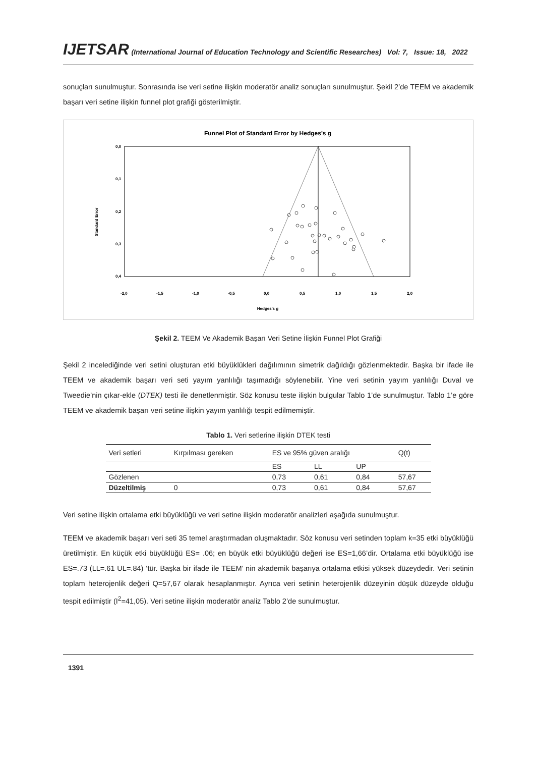IJETSAR (International Journal of Education Technology and Scientific Researches) Vol: 7, Issue: 18, 2022
sonuçları sunulmuştur. Sonrasında ise veri setine ilişkin moderatör analiz sonuçları sunulmuştur. Şekil 2’de TEEM ve akademik başarı veri setine ilişkin funnel plot grafiği gösterilmiştir.
Funnel Plot of Standard Error by Hedges's g
0,0
0,1
0,2
0,3
0,4
Standard Error
-2,0
-1,5
-1,0
-0,5
0,0
0,5
1,0
1,5
2,0
Hedges's g
Şekil 2. TEEM Ve Akademik Başarı Veri Setine İlişkin Funnel Plot Grafiği
Şekil 2 incelediğinde veri setini oluşturan etki büyüklükleri dağılımının simetrik dağıldığı gözlenmektedir. Başka bir ifade ile TEEM ve akademik başarı veri seti yayım yanlılığı taşımadığı söylenebilir. Yine veri setinin yayım yanlılığı Duval ve Tweedie’nin çıkar-ekle (DTEK) testi ile denetlenmiştir. Söz konusu teste ilişkin bulgular Tablo 1’de sunulmuştur. Tablo 1’e göre TEEM ve akademik başarı veri setine ilişkin yayım yanlılığı tespit edilmemiştir.
Tablo 1. Veri setlerine ilişkin DTEK testi
| Veri setleri | Kırpılması gereken | ES ve 95% güven aralığı | | | Q(t) |
| --- | --- | --- | --- | --- | --- |
| | | ES | LL | UP | |
| Gözlenen | | 0,73 | 0,61 | 0,84 | 57,67 |
| Düzeltilmiş | 0 | 0,73 | 0,61 | 0,84 | 57,67 |
Veri setine ilişkin ortalama etki büyüklüğü ve veri setine ilişkin moderatör analizleri aşağıda sunulmuştur.
TEEM ve akademik başarı veri seti 35 temel araştırmadan oluşmaktadır. Söz konusu veri setinden toplam k=35 etki büyüklüğü üretilmiştir. En küçük etki büyüklüğü ES= .06; en büyük etki büyüklüğü değeri ise ES=1,66’dir. Ortalama etki büyüklüğü ise ES=.73 (LL=.61 UL=.84) ‘tür. Başka bir ifade ile TEEM’ nin akademik başarıya ortalama etkisi yüksek düzeydedir. Veri setinin toplam heterojenlik değeri Q=57,67 olarak hesaplanmıştır. Ayrıca veri setinin heterojenlik düzeyinin düşük düzeyde olduğu tespit edilmiştir (I<sup>2</sup>=41,05). Veri setine ilişkin moderatör analiz Tablo 2’de sunulmuştur.
1391